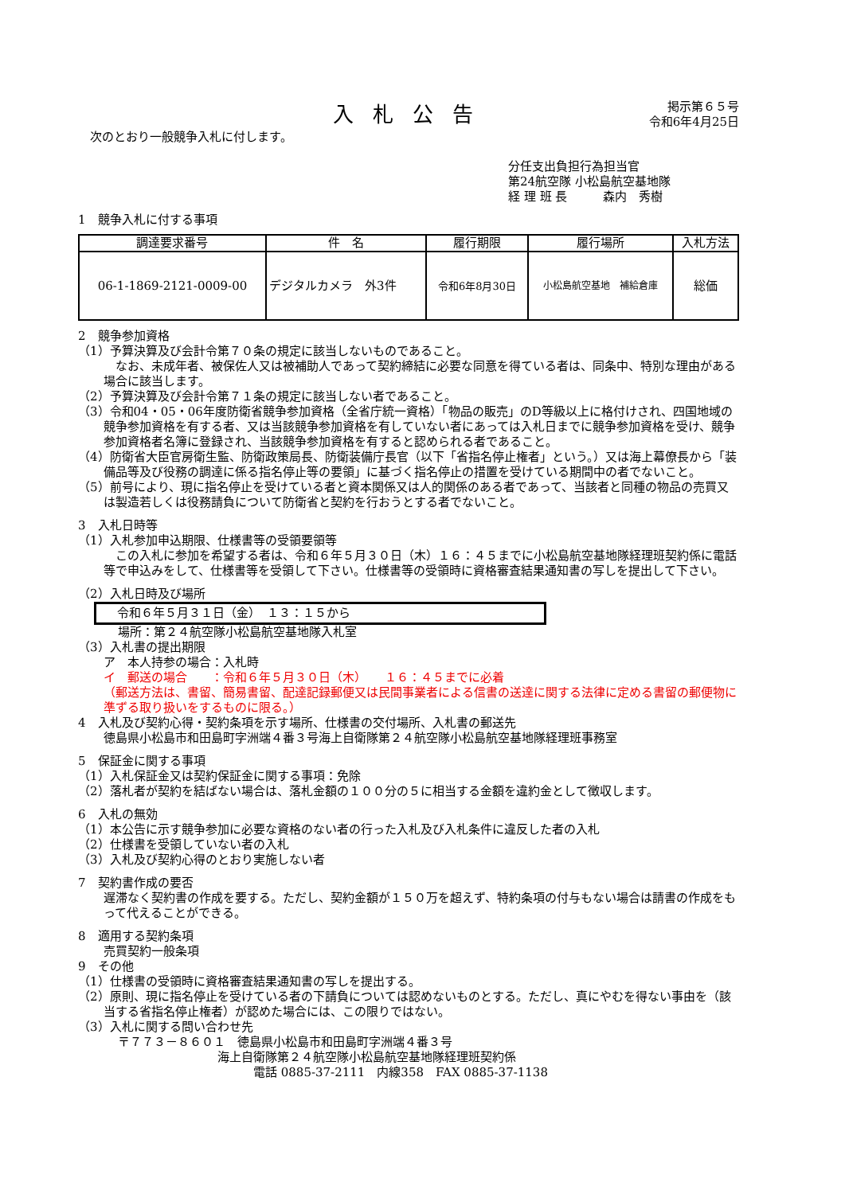入札公告
掲示第６５号
令和6年4月25日
次のとおり一般競争入札に付します。
分任支出負担行為担当官
第24航空隊 小松島航空基地隊
経 理 班 長　　　森内　秀樹
1　競争入札に付する事項
| 調達要求番号 | 件 名 | 履行期限 | 履行場所 | 入札方法 |
| --- | --- | --- | --- | --- |
| 06-1-1869-2121-0009-00 | デジタルカメラ 外3件 | 令和6年8月30日 | 小松島航空基地 補給倉庫 | 総価 |
2　競争参加資格
（1）予算決算及び会計令第７０条の規定に該当しないものであること。
　なお、未成年者、被保佐人又は被補助人であって契約締結に必要な同意を得ている者は、同条中、特別な理由がある場合に該当します。
（2）予算決算及び会計令第７１条の規定に該当しない者であること。
（3）令和04・05・06年度防衛省競争参加資格（全省庁統一資格）「物品の販売」のD等級以上に格付けされ、四国地域の競争参加資格を有する者、又は当該競争参加資格を有していない者にあっては入札日までに競争参加資格を受け、競争参加資格者名簿に登録され、当該競争参加資格を有すると認められる者であること。
（4）防衛省大臣官房衛生監、防衛政策局長、防衛装備庁長官（以下「省指名停止権者」という。）又は海上幕僚長から「装備品等及び役務の調達に係る指名停止等の要領」に基づく指名停止の措置を受けている期間中の者でないこと。
（5）前号により、現に指名停止を受けている者と資本関係又は人的関係のある者であって、当該者と同種の物品の売買又は製造若しくは役務請負について防衛省と契約を行おうとする者でないこと。
3　入札日時等
（1）入札参加申込期限、仕様書等の受領要領等
　この入札に参加を希望する者は、令和６年５月３０日（木）１６：４５までに小松島航空基地隊経理班契約係に電話等で申込みをして、仕様書等を受領して下さい。仕様書等の受領時に資格審査結果通知書の写しを提出して下さい。
（2）入札日時及び場所
令和６年５月３１日（金）　１３：１５から
場所：第２４航空隊小松島航空基地隊入札室
（3）入札書の提出期限
ア　本人持参の場合：入札時
イ　郵送の場合　　：令和６年５月３０日（木）　　１６：４５までに必着
（郵送方法は、書留、簡易書留、配達記録郵便又は民間事業者による信書の送達に関する法律に定める書留の郵便物に準ずる取り扱いをするものに限る。）
4　入札及び契約心得・契約条項を示す場所、仕様書の交付場所、入札書の郵送先
徳島県小松島市和田島町字洲端４番３号海上自衛隊第２４航空隊小松島航空基地隊経理班事務室
5　保証金に関する事項
（1）入札保証金又は契約保証金に関する事項：免除
（2）落札者が契約を結ばない場合は、落札金額の１００分の５に相当する金額を違約金として徴収します。
6　入札の無効
（1）本公告に示す競争参加に必要な資格のない者の行った入札及び入札条件に違反した者の入札
（2）仕様書を受領していない者の入札
（3）入札及び契約心得のとおり実施しない者
7　契約書作成の要否
遅滞なく契約書の作成を要する。ただし、契約金額が１５０万を超えず、特約条項の付与もない場合は請書の作成をもって代えることができる。
8　適用する契約条項
売買契約一般条項
9　その他
（1）仕様書の受領時に資格審査結果通知書の写しを提出する。
（2）原則、現に指名停止を受けている者の下請負については認めないものとする。ただし、真にやむを得ない事由を（該当する省指名停止権者）が認めた場合には、この限りではない。
（3）入札に関する問い合わせ先
〒７７３－８６０１　徳島県小松島市和田島町字洲端４番３号
海上自衛隊第２４航空隊小松島航空基地隊経理班契約係
電話 0885-37-2111　内線358　FAX 0885-37-1138